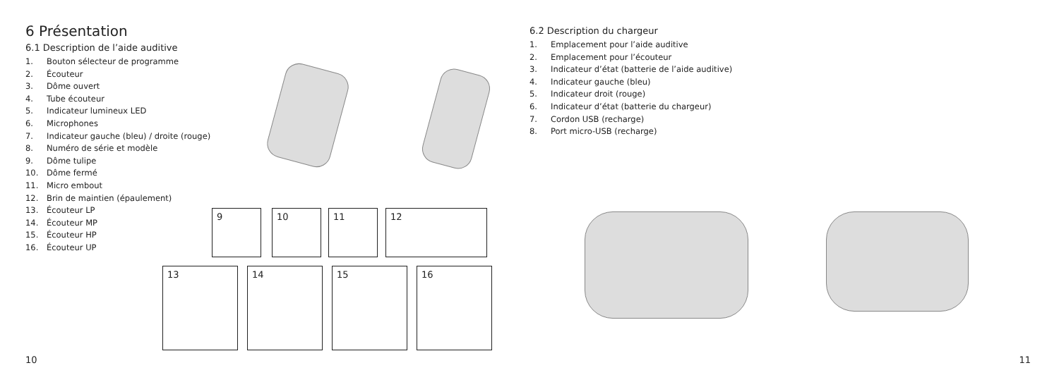6 Présentation
6.1 Description de l’aide auditive
1. Bouton sélecteur de programme
2. Écouteur
3. Dôme ouvert
4. Tube écouteur
5. Indicateur lumineux LED
6. Microphones
7. Indicateur gauche (bleu) / droite (rouge)
8. Numéro de série et modèle
9. Dôme tulipe
10. Dôme fermé
11. Micro embout
12. Brin de maintien (épaulement)
13. Écouteur LP
14. Écouteur MP
15. Écouteur HP
16. Écouteur UP
9 10 11 12
13 14 15 16
10
6.2 Description du chargeur
1. Emplacement pour l’aide auditive
2. Emplacement pour l’écouteur
3. Indicateur d’état (batterie de l’aide auditive)
4. Indicateur gauche (bleu)
5. Indicateur droit (rouge)
6. Indicateur d’état (batterie du chargeur)
7. Cordon USB (recharge)
8. Port micro-USB (recharge)
11